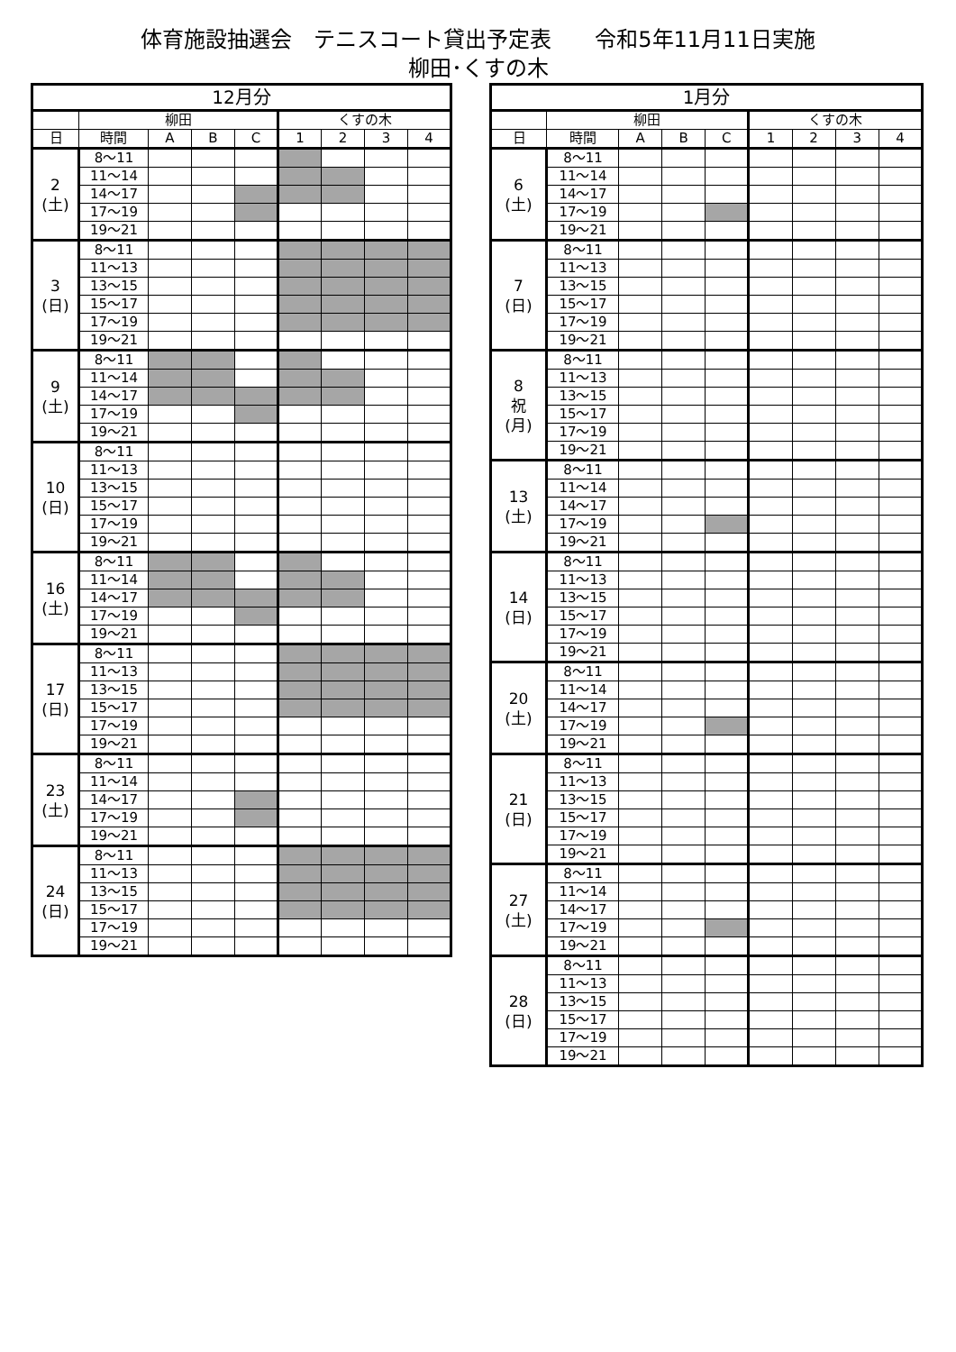体育施設抽選会　テニスコート貸出予定表　　令和5年11月11日実施
柳田･くすの木
| 12月分 | | | | | | | | |
| --- | --- | --- | --- | --- | --- | --- | --- | --- |
| | 柳田 | | | | くすの木 | | | |
| 日 | 時間 | A | B | C | 1 | 2 | 3 | 4 |
| 2 (土) | 8～11 | | | | | | | |
| | 11～14 | | | | | | | |
| | 14～17 | | | | | | | |
| | 17～19 | | | | | | | |
| | 19～21 | | | | | | | |
| 3 (日) | 8～11 | | | | | | | |
| | 11～13 | | | | | | | |
| | 13～15 | | | | | | | |
| | 15～17 | | | | | | | |
| | 17～19 | | | | | | | |
| | 19～21 | | | | | | | |
| 9 (土) | 8～11 | | | | | | | |
| | 11～14 | | | | | | | |
| | 14～17 | | | | | | | |
| | 17～19 | | | | | | | |
| | 19～21 | | | | | | | |
| 10 (日) | 8～11 | | | | | | | |
| | 11～13 | | | | | | | |
| | 13～15 | | | | | | | |
| | 15～17 | | | | | | | |
| | 17～19 | | | | | | | |
| | 19～21 | | | | | | | |
| 16 (土) | 8～11 | | | | | | | |
| | 11～14 | | | | | | | |
| | 14～17 | | | | | | | |
| | 17～19 | | | | | | | |
| | 19～21 | | | | | | | |
| 17 (日) | 8～11 | | | | | | | |
| | 11～13 | | | | | | | |
| | 13～15 | | | | | | | |
| | 15～17 | | | | | | | |
| | 17～19 | | | | | | | |
| | 19～21 | | | | | | | |
| 23 (土) | 8～11 | | | | | | | |
| | 11～14 | | | | | | | |
| | 14～17 | | | | | | | |
| | 17～19 | | | | | | | |
| | 19～21 | | | | | | | |
| 24 (日) | 8～11 | | | | | | | |
| | 11～13 | | | | | | | |
| | 13～15 | | | | | | | |
| | 15～17 | | | | | | | |
| | 17～19 | | | | | | | |
| | 19～21 | | | | | | | |
| 1月分 | | | | | | | | |
| --- | --- | --- | --- | --- | --- | --- | --- | --- |
| | 柳田 | | | | くすの木 | | | |
| 日 | 時間 | A | B | C | 1 | 2 | 3 | 4 |
| 6 (土) | 8～11 | | | | | | | |
| | 11～14 | | | | | | | |
| | 14～17 | | | | | | | |
| | 17～19 | | | | | | | |
| | 19～21 | | | | | | | |
| 7 (日) | 8～11 | | | | | | | |
| | 11～13 | | | | | | | |
| | 13～15 | | | | | | | |
| | 15～17 | | | | | | | |
| | 17～19 | | | | | | | |
| | 19～21 | | | | | | | |
| 8 祝 (月) | 8～11 | | | | | | | |
| | 11～13 | | | | | | | |
| | 13～15 | | | | | | | |
| | 15～17 | | | | | | | |
| | 17～19 | | | | | | | |
| | 19～21 | | | | | | | |
| 13 (土) | 8～11 | | | | | | | |
| | 11～14 | | | | | | | |
| | 14～17 | | | | | | | |
| | 17～19 | | | | | | | |
| | 19～21 | | | | | | | |
| 14 (日) | 8～11 | | | | | | | |
| | 11～13 | | | | | | | |
| | 13～15 | | | | | | | |
| | 15～17 | | | | | | | |
| | 17～19 | | | | | | | |
| | 19～21 | | | | | | | |
| 20 (土) | 8～11 | | | | | | | |
| | 11～14 | | | | | | | |
| | 14～17 | | | | | | | |
| | 17～19 | | | | | | | |
| | 19～21 | | | | | | | |
| 21 (日) | 8～11 | | | | | | | |
| | 11～13 | | | | | | | |
| | 13～15 | | | | | | | |
| | 15～17 | | | | | | | |
| | 17～19 | | | | | | | |
| | 19～21 | | | | | | | |
| 27 (土) | 8～11 | | | | | | | |
| | 11～14 | | | | | | | |
| | 14～17 | | | | | | | |
| | 17～19 | | | | | | | |
| | 19～21 | | | | | | | |
| 28 (日) | 8～11 | | | | | | | |
| | 11～13 | | | | | | | |
| | 13～15 | | | | | | | |
| | 15～17 | | | | | | | |
| | 17～19 | | | | | | | |
| | 19～21 | | | | | | | |